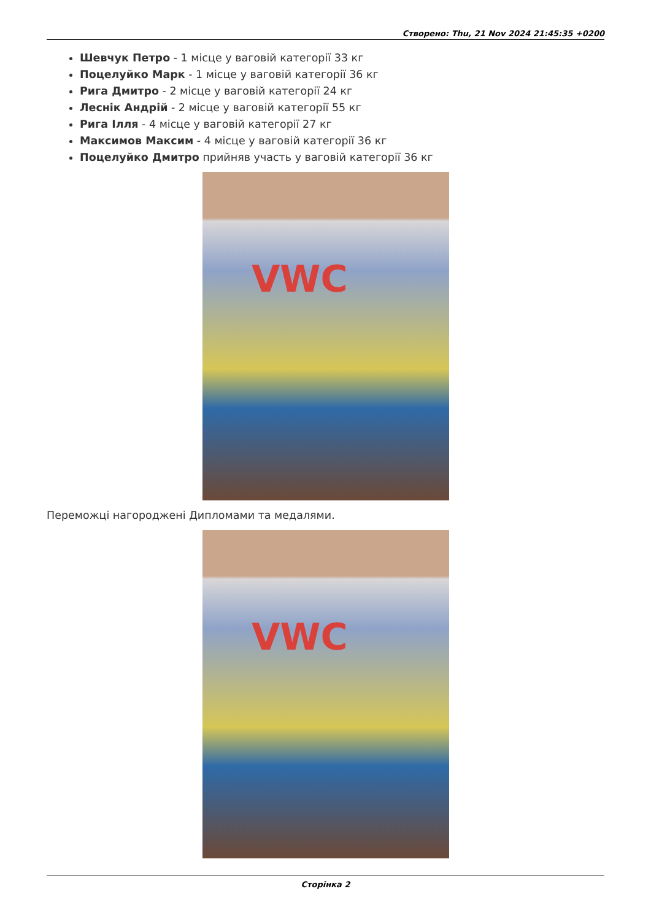Створено: Thu, 21 Nov 2024 21:45:35 +0200
Шевчук Петро - 1 місце у ваговій категорії 33 кг
Поцелуйко Марк - 1 місце у ваговій категорії 36 кг
Рига Дмитро - 2 місце у ваговій категорії 24 кг
Леснік Андрій - 2 місце у ваговій категорії 55 кг
Рига Ілля - 4 місце у ваговій категорії 27 кг
Максимов Максим - 4 місце у ваговій категорії 36 кг
Поцелуйко Дмитро прийняв участь у ваговій категорії 36 кг
VWC
Переможці нагороджені Дипломами та медалями.
VWC
Сторінка 2